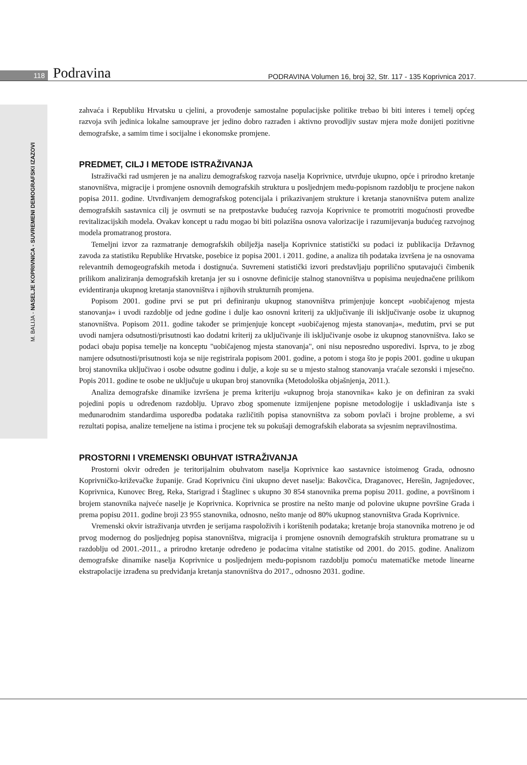118 Podravina PODRAVINA Volumen 16, broj 32, Str. 117 - 135 Koprivnica 2017.
M. BALIJA - NASELJE KOPRIVNICA - SUVREMENI DEMOGRAFSKI IZAZOVI
zahvaća i Republiku Hrvatsku u cjelini, a provođenje samostalne populacijske politike trebao bi biti interes i temelj općeg razvoja svih jedinica lokalne samouprave jer jedino dobro razrađen i aktivno provodljiv sustav mjera može donijeti pozitivne demografske, a samim time i socijalne i ekonomske promjene.
PREDMET, CILJ I METODE ISTRAŽIVANJA
Istraživački rad usmjeren je na analizu demografskog razvoja naselja Koprivnice, utvrđuje ukupno, opće i prirodno kretanje stanovništva, migracije i promjene osnovnih demografskih struktura u posljednjem među-popisnom razdoblju te procjene nakon popisa 2011. godine. Utvrđivanjem demografskog potencijala i prikazivanjem strukture i kretanja stanovništva putem analize demografskih sastavnica cilj je osvrnuti se na pretpostavke budućeg razvoja Koprivnice te promotriti mogućnosti provedbe revitalizacijskih modela. Ovakav koncept u radu mogao bi biti polazišna osnova valorizacije i razumijevanja budućeg razvojnog modela promatranog prostora.
Temeljni izvor za razmatranje demografskih obilježja naselja Koprivnice statistički su podaci iz publikacija Državnog zavoda za statistiku Republike Hrvatske, posebice iz popisa 2001. i 2011. godine, a analiza tih podataka izvršena je na osnovama relevantnih demogeografskih metoda i dostignuća. Suvremeni statistički izvori predstavljaju poprilično sputavajući čimbenik prilikom analiziranja demografskih kretanja jer su i osnovne definicije stalnog stanovništva u popisima neujednačene prilikom evidentiranja ukupnog kretanja stanovništva i njihovih strukturnih promjena.
Popisom 2001. godine prvi se put pri definiranju ukupnog stanovništva primjenjuje koncept »uobičajenog mjesta stanovanja« i uvodi razdoblje od jedne godine i dulje kao osnovni kriterij za uključivanje ili isključivanje osobe iz ukupnog stanovništva. Popisom 2011. godine također se primjenjuje koncept »uobičajenog mjesta stanovanja«, međutim, prvi se put uvodi namjera odsutnosti/prisutnosti kao dodatni kriterij za uključivanje ili isključivanje osobe iz ukupnog stanovništva. Iako se podaci obaju popisa temelje na konceptu "uobičajenog mjesta stanovanja", oni nisu neposredno usporedivi. Isprva, to je zbog namjere odsutnosti/prisutnosti koja se nije registrirala popisom 2001. godine, a potom i stoga što je popis 2001. godine u ukupan broj stanovnika uključivao i osobe odsutne godinu i dulje, a koje su se u mjesto stalnog stanovanja vraćale sezonski i mjesečno. Popis 2011. godine te osobe ne uključuje u ukupan broj stanovnika (Metodološka objašnjenja, 2011.).
Analiza demografske dinamike izvršena je prema kriteriju »ukupnog broja stanovnika« kako je on definiran za svaki pojedini popis u određenom razdoblju. Upravo zbog spomenute izmijenjene popisne metodologije i usklađivanja iste s međunarodnim standardima usporedba podataka različitih popisa stanovništva za sobom povlači i brojne probleme, a svi rezultati popisa, analize temeljene na istima i procjene tek su pokušaji demografskih elaborata sa svjesnim nepravilnostima.
PROSTORNI I VREMENSKI OBUHVAT ISTRAŽIVANJA
Prostorni okvir određen je teritorijalnim obuhvatom naselja Koprivnice kao sastavnice istoimenog Grada, odnosno Koprivničko-križevačke županije. Grad Koprivnicu čini ukupno devet naselja: Bakovčica, Draganovec, Herešin, Jagnjedovec, Koprivnica, Kunovec Breg, Reka, Starigrad i Štaglinec s ukupno 30 854 stanovnika prema popisu 2011. godine, a površinom i brojem stanovnika najveće naselje je Koprivnica. Koprivnica se prostire na nešto manje od polovine ukupne površine Grada i prema popisu 2011. godine broji 23 955 stanovnika, odnosno, nešto manje od 80% ukupnog stanovništva Grada Koprivnice.
Vremenski okvir istraživanja utvrđen je serijama raspoloživih i korištenih podataka; kretanje broja stanovnika motreno je od prvog modernog do posljednjeg popisa stanovništva, migracija i promjene osnovnih demografskih struktura promatrane su u razdoblju od 2001.-2011., a prirodno kretanje određeno je podacima vitalne statistike od 2001. do 2015. godine. Analizom demografske dinamike naselja Koprivnice u posljednjem među-popisnom razdoblju pomoću matematičke metode linearne ekstrapolacije izrađena su predviđanja kretanja stanovništva do 2017., odnosno 2031. godine.